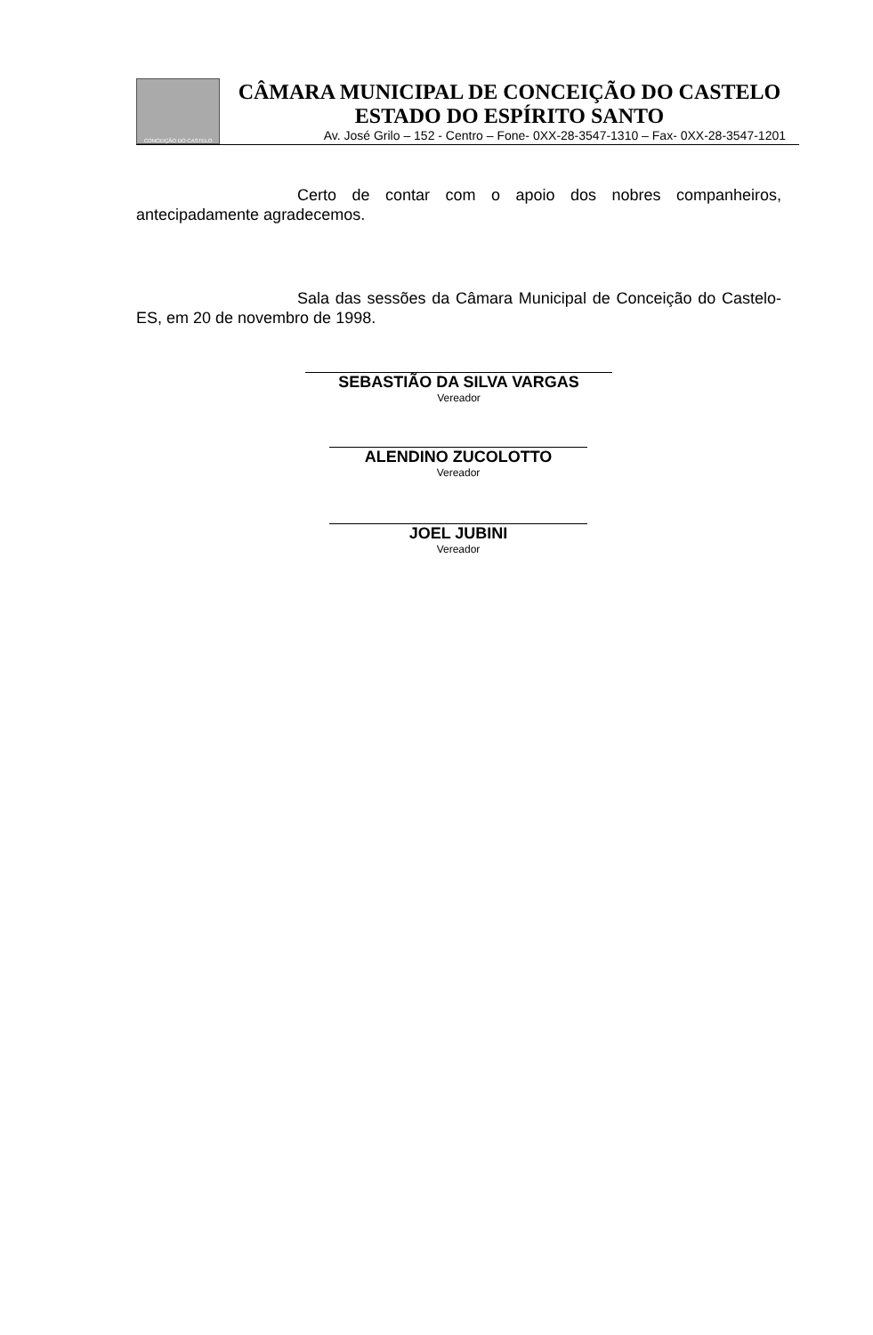CONCEIÇÃO DO CASTELO
CÂMARA MUNICIPAL DE CONCEIÇÃO DO CASTELO
ESTADO DO ESPÍRITO SANTO
Av. José Grilo – 152 - Centro – Fone- 0XX-28-3547-1310 – Fax- 0XX-28-3547-1201
Certo de contar com o apoio dos nobres companheiros, antecipadamente agradecemos.
Sala das sessões da Câmara Municipal de Conceição do Castelo-ES, em 20 de novembro de 1998.
SEBASTIÃO DA SILVA VARGAS
Vereador
ALENDINO ZUCOLOTTO
Vereador
JOEL JUBINI
Vereador